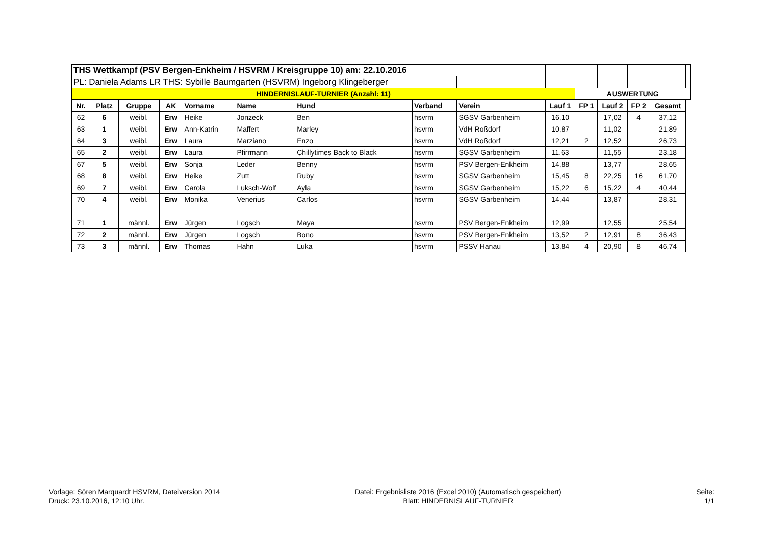| THS Wettkampf (PSV Bergen-Enkheim / HSVRM / Kreisgruppe 10) am: 22.10.2016 | | | | | | | | | | | | | | |
| PL: Daniela Adams LR THS: Sybille Baumgarten (HSVRM) Ingeborg Klingeberger | | | | | | | | | | | | | | |
| HINDERNISLAUF-TURNIER (Anzahl: 11) | | | | | | | | | | AUSWERTUNG | | | | |
| Nr. | Platz | Gruppe | AK | Vorname | Name | Hund | Verband | Verein | Lauf 1 | FP 1 | Lauf 2 | FP 2 | Gesamt | |
| 62 | 6 | weibl. | Erw | Heike | Jonzeck | Ben | hsvrm | SGSV Garbenheim | 16,10 | | 17,02 | 4 | 37,12 | |
| 63 | 1 | weibl. | Erw | Ann-Katrin | Maffert | Marley | hsvrm | VdH Roßdorf | 10,87 | | 11,02 | | 21,89 | |
| 64 | 3 | weibl. | Erw | Laura | Marziano | Enzo | hsvrm | VdH Roßdorf | 12,21 | 2 | 12,52 | | 26,73 | |
| 65 | 2 | weibl. | Erw | Laura | Pfirrmann | Chillytimes Back to Black | hsvrm | SGSV Garbenheim | 11,63 | | 11,55 | | 23,18 | |
| 67 | 5 | weibl. | Erw | Sonja | Leder | Benny | hsvrm | PSV Bergen-Enkheim | 14,88 | | 13,77 | | 28,65 | |
| 68 | 8 | weibl. | Erw | Heike | Zutt | Ruby | hsvrm | SGSV Garbenheim | 15,45 | 8 | 22,25 | 16 | 61,70 | |
| 69 | 7 | weibl. | Erw | Carola | Luksch-Wolf | Ayla | hsvrm | SGSV Garbenheim | 15,22 | 6 | 15,22 | 4 | 40,44 | |
| 70 | 4 | weibl. | Erw | Monika | Venerius | Carlos | hsvrm | SGSV Garbenheim | 14,44 | | 13,87 | | 28,31 | |
| 71 | 1 | männl. | Erw | Jürgen | Logsch | Maya | hsvrm | PSV Bergen-Enkheim | 12,99 | | 12,55 | | 25,54 | |
| 72 | 2 | männl. | Erw | Jürgen | Logsch | Bono | hsvrm | PSV Bergen-Enkheim | 13,52 | 2 | 12,91 | 8 | 36,43 | |
| 73 | 3 | männl. | Erw | Thomas | Hahn | Luka | hsvrm | PSSV Hanau | 13,84 | 4 | 20,90 | 8 | 46,74 | |
Vorlage: Sören Marquardt HSVRM, Dateiversion 2014
Druck: 23.10.2016, 12:10 Uhr.
Datei: Ergebnisliste 2016 (Excel 2010) (Automatisch gespeichert)
Blatt: HINDERNISLAUF-TURNIER
Seite:
1/1